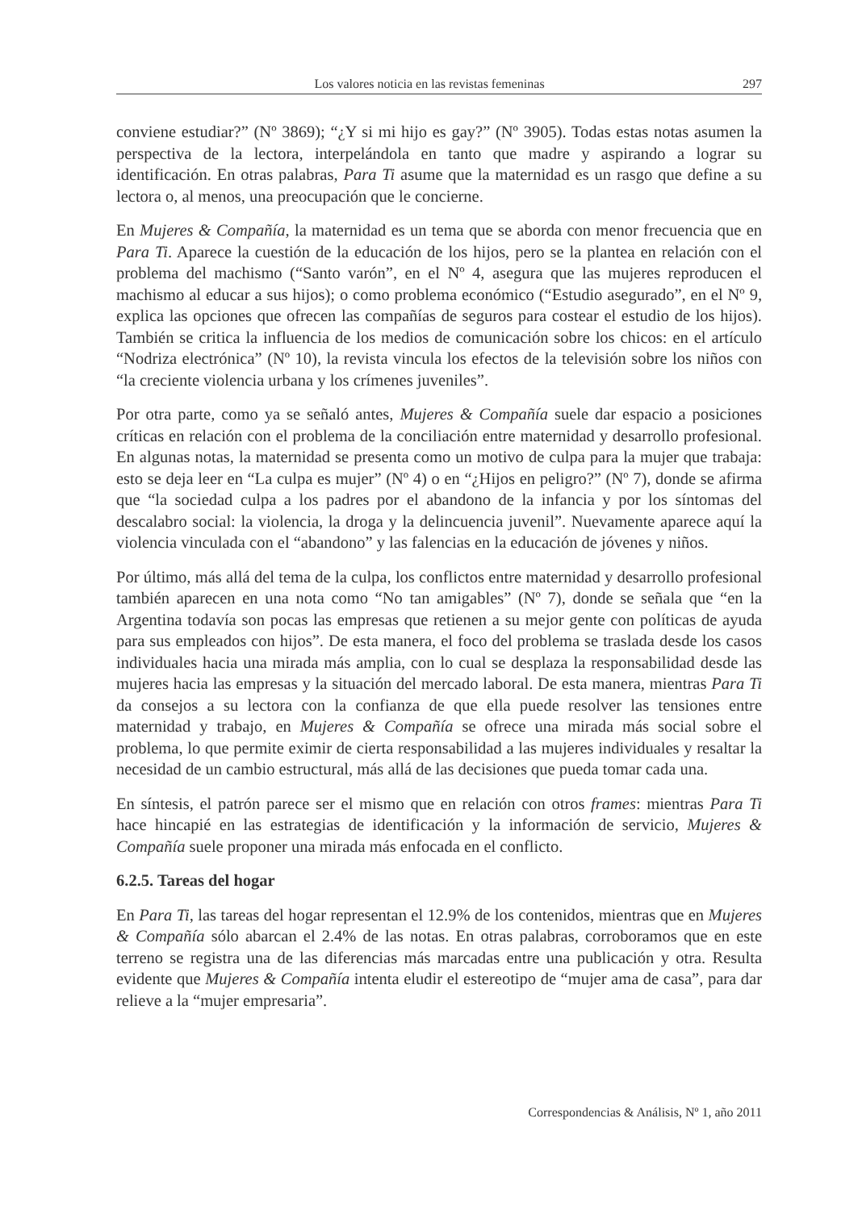Los valores noticia en las revistas femeninas 297
conviene estudiar?” (Nº 3869); “¿Y si mi hijo es gay?” (Nº 3905). Todas estas notas asumen la perspectiva de la lectora, interpelándola en tanto que madre y aspirando a lograr su identificación. En otras palabras, Para Ti asume que la maternidad es un rasgo que define a su lectora o, al menos, una preocupación que le concierne.
En Mujeres & Compañía, la maternidad es un tema que se aborda con menor frecuencia que en Para Ti. Aparece la cuestión de la educación de los hijos, pero se la plantea en relación con el problema del machismo (“Santo varón”, en el Nº 4, asegura que las mujeres reproducen el machismo al educar a sus hijos); o como problema económico (“Estudio asegurado”, en el Nº 9, explica las opciones que ofrecen las compañías de seguros para costear el estudio de los hijos). También se critica la influencia de los medios de comunicación sobre los chicos: en el artículo “Nodriza electrónica” (Nº 10), la revista vincula los efectos de la televisión sobre los niños con “la creciente violencia urbana y los crímenes juveniles”.
Por otra parte, como ya se señaló antes, Mujeres & Compañía suele dar espacio a posiciones críticas en relación con el problema de la conciliación entre maternidad y desarrollo profesional. En algunas notas, la maternidad se presenta como un motivo de culpa para la mujer que trabaja: esto se deja leer en “La culpa es mujer” (Nº 4) o en “¿Hijos en peligro?” (Nº 7), donde se afirma que “la sociedad culpa a los padres por el abandono de la infancia y por los síntomas del descalabro social: la violencia, la droga y la delincuencia juvenil”. Nuevamente aparece aquí la violencia vinculada con el “abandono” y las falencias en la educación de jóvenes y niños.
Por último, más allá del tema de la culpa, los conflictos entre maternidad y desarrollo profesional también aparecen en una nota como “No tan amigables” (Nº 7), donde se señala que “en la Argentina todavía son pocas las empresas que retienen a su mejor gente con políticas de ayuda para sus empleados con hijos”. De esta manera, el foco del problema se traslada desde los casos individuales hacia una mirada más amplia, con lo cual se desplaza la responsabilidad desde las mujeres hacia las empresas y la situación del mercado laboral. De esta manera, mientras Para Ti da consejos a su lectora con la confianza de que ella puede resolver las tensiones entre maternidad y trabajo, en Mujeres & Compañía se ofrece una mirada más social sobre el problema, lo que permite eximir de cierta responsabilidad a las mujeres individuales y resaltar la necesidad de un cambio estructural, más allá de las decisiones que pueda tomar cada una.
En síntesis, el patrón parece ser el mismo que en relación con otros frames: mientras Para Ti hace hincapié en las estrategias de identificación y la información de servicio, Mujeres & Compañía suele proponer una mirada más enfocada en el conflicto.
6.2.5. Tareas del hogar
En Para Ti, las tareas del hogar representan el 12.9% de los contenidos, mientras que en Mujeres & Compañía sólo abarcan el 2.4% de las notas. En otras palabras, corroboramos que en este terreno se registra una de las diferencias más marcadas entre una publicación y otra. Resulta evidente que Mujeres & Compañía intenta eludir el estereotipo de “mujer ama de casa”, para dar relieve a la “mujer empresaria”.
Correspondencias & Análisis, Nº 1, año 2011